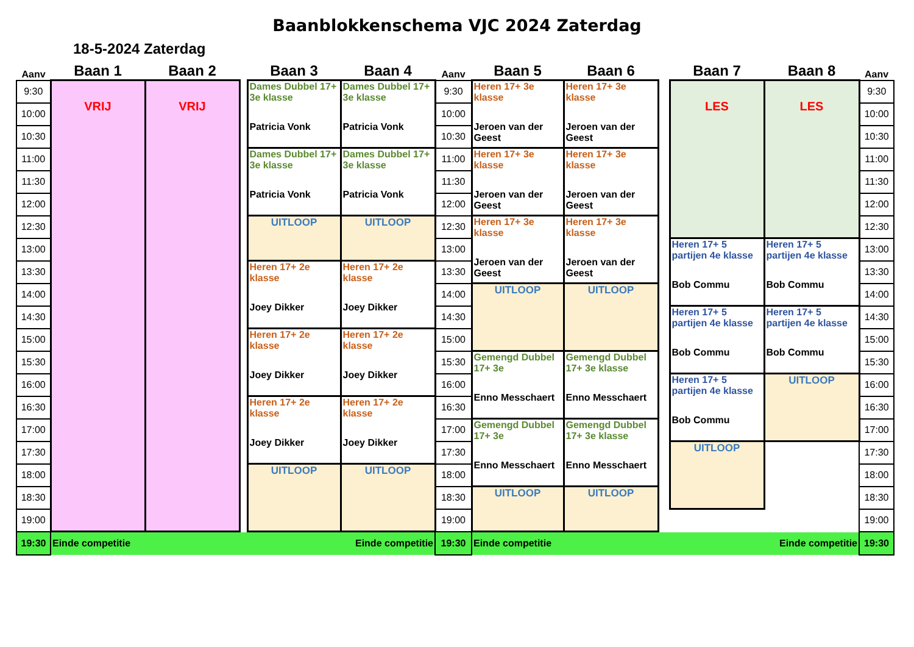Baanblokkenschema VJC 2024 Zaterdag
18-5-2024 Zaterdag
| Aanv | Baan 1 | Baan 2 | | Baan 3 | Baan 4 | Aanv | Baan 5 | Baan 6 | | Baan 7 | Baan 8 | Aanv |
| --- | --- | --- | --- | --- | --- | --- | --- | --- | --- | --- | --- | --- |
| 9:30 | VRIJ | VRIJ | | Dames Dubbel 17+ 3e klasse Patricia Vonk | Dames Dubbel 17+ 3e klasse Patricia Vonk | 9:30 | Heren 17+ 3e klasse Jeroen van der Geest | Heren 17+ 3e klasse Jeroen van der Geest | | LES | LES | 9:30 |
| 10:00 | | | | | | 10:00 | | | | | | 10:00 |
| 10:30 | | | | | | 10:30 | | | | | | 10:30 |
| 11:00 | | | | Dames Dubbel 17+ 3e klasse Patricia Vonk | Dames Dubbel 17+ 3e klasse Patricia Vonk | 11:00 | Heren 17+ 3e klasse Jeroen van der Geest | Heren 17+ 3e klasse Jeroen van der Geest | | | | 11:00 |
| 11:30 | | | | | | 11:30 | | | | | | 11:30 |
| 12:00 | | | | | | 12:00 | | | | | | 12:00 |
| 12:30 | | | | UITLOOP | UITLOOP | 12:30 | Heren 17+ 3e klasse Jeroen van der Geest | Heren 17+ 3e klasse Jeroen van der Geest | | | | 12:30 |
| 13:00 | | | | | | 13:00 | | | | Heren 17+ 5 partijen 4e klasse Bob Commu | Heren 17+ 5 partijen 4e klasse Bob Commu | 13:00 |
| 13:30 | | | | Heren 17+ 2e klasse Joey Dikker | Heren 17+ 2e klasse Joey Dikker | 13:30 | | | | | | 13:30 |
| 14:00 | | | | | | 14:00 | UITLOOP | UITLOOP | | | | 14:00 |
| 14:30 | | | | | | 14:30 | | | | Heren 17+ 5 partijen 4e klasse Bob Commu | Heren 17+ 5 partijen 4e klasse Bob Commu | 14:30 |
| 15:00 | | | | Heren 17+ 2e klasse Joey Dikker | Heren 17+ 2e klasse Joey Dikker | 15:00 | | | | | | 15:00 |
| 15:30 | | | | | | 15:30 | Gemengd Dubbel 17+ 3e Enno Messchaert | Gemengd Dubbel 17+ 3e klasse Enno Messchaert | | | | 15:30 |
| 16:00 | | | | | | 16:00 | | | | Heren 17+ 5 partijen 4e klasse Bob Commu | UITLOOP | 16:00 |
| 16:30 | | | | Heren 17+ 2e klasse Joey Dikker | Heren 17+ 2e klasse Joey Dikker | 16:30 | | | | | | 16:30 |
| 17:00 | | | | | | 17:00 | Gemengd Dubbel 17+ 3e Enno Messchaert | Gemengd Dubbel 17+ 3e klasse Enno Messchaert | | | | 17:00 |
| 17:30 | | | | | | 17:30 | | | | UITLOOP | | 17:30 |
| 18:00 | | | | UITLOOP | UITLOOP | 18:00 | | | | | | 18:00 |
| 18:30 | | | | | | 18:30 | UITLOOP | UITLOOP | | | | 18:30 |
| 19:00 | | | | | | 19:00 | | | | | | 19:00 |
| 19:30 | Einde competitie Einde competitie | | | | | 19:30 | Einde competitie Einde competitie | | | | | 19:30 |